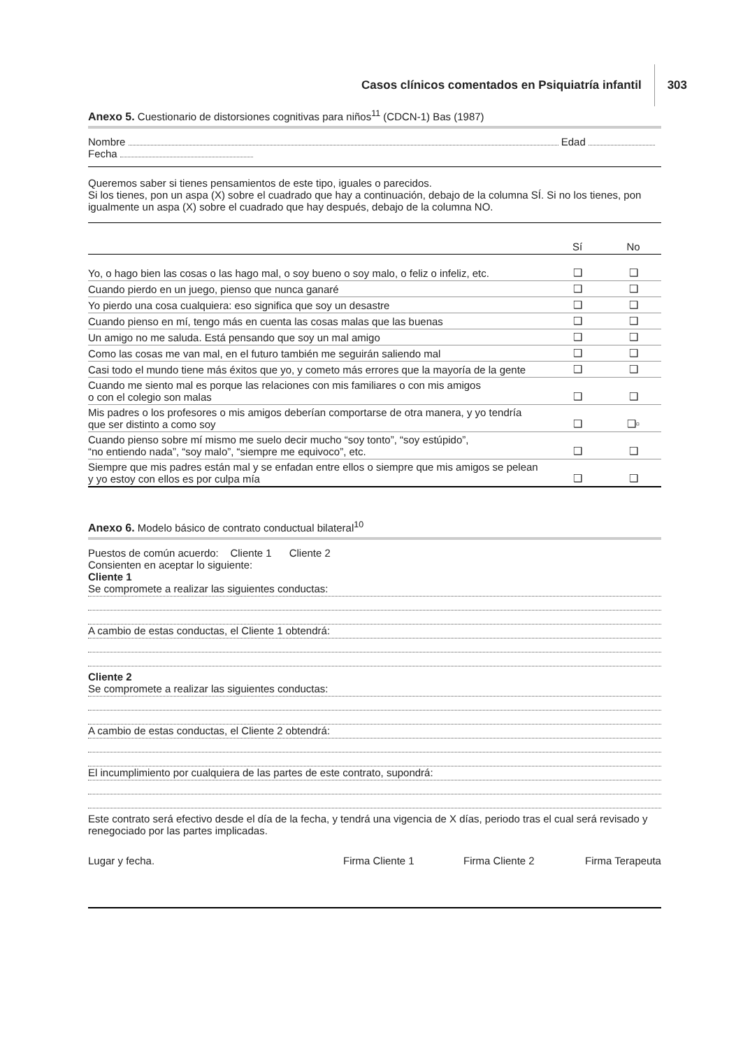Casos clínicos comentados en Psiquiatría infantil 303
Anexo 5. Cuestionario de distorsiones cognitivas para niños<sup>11</sup> (CDCN-1) Bas (1987)
Nombre Edad
Fecha
Queremos saber si tienes pensamientos de este tipo, iguales o parecidos.
Si los tienes, pon un aspa (X) sobre el cuadrado que hay a continuación, debajo de la columna SÍ. Si no los tienes, pon igualmente un aspa (X) sobre el cuadrado que hay después, debajo de la columna NO.
| | Sí | No |
| --- | --- | --- |
| Yo, o hago bien las cosas o las hago mal, o soy bueno o soy malo, o feliz o infeliz, etc. | ❑ | ❑ |
| Cuando pierdo en un juego, pienso que nunca ganaré | ❑ | ❑ |
| Yo pierdo una cosa cualquiera: eso significa que soy un desastre | ❑ | ❑ |
| Cuando pienso en mí, tengo más en cuenta las cosas malas que las buenas | ❑ | ❑ |
| Un amigo no me saluda. Está pensando que soy un mal amigo | ❑ | ❑ |
| Como las cosas me van mal, en el futuro también me seguirán saliendo mal | ❑ | ❑ |
| Casi todo el mundo tiene más éxitos que yo, y cometo más errores que la mayoría de la gente | ❑ | ❑ |
| Cuando me siento mal es porque las relaciones con mis familiares o con mis amigos o con el colegio son malas | ❑ | ❑ |
| Mis padres o los profesores o mis amigos deberían comportarse de otra manera, y yo tendría que ser distinto a como soy | ❑ | ❑▫ |
| Cuando pienso sobre mí mismo me suelo decir mucho “soy tonto”, “soy estúpido”, “no entiendo nada”, “soy malo”, “siempre me equivoco”, etc. | ❑ | ❑ |
| Siempre que mis padres están mal y se enfadan entre ellos o siempre que mis amigos se pelean y yo estoy con ellos es por culpa mía | ❑ | ❑ |
Anexo 6. Modelo básico de contrato conductual bilateral<sup>10</sup>
Puestos de común acuerdo: Cliente 1 Cliente 2
Consienten en aceptar lo siguiente:
Cliente 1
Se compromete a realizar las siguientes conductas:
A cambio de estas conductas, el Cliente 1 obtendrá:
Cliente 2
Se compromete a realizar las siguientes conductas:
A cambio de estas conductas, el Cliente 2 obtendrá:
El incumplimiento por cualquiera de las partes de este contrato, supondrá:
Este contrato será efectivo desde el día de la fecha, y tendrá una vigencia de X días, periodo tras el cual será revisado y renegociado por las partes implicadas.
Lugar y fecha. Firma Cliente 1 Firma Cliente 2 Firma Terapeuta